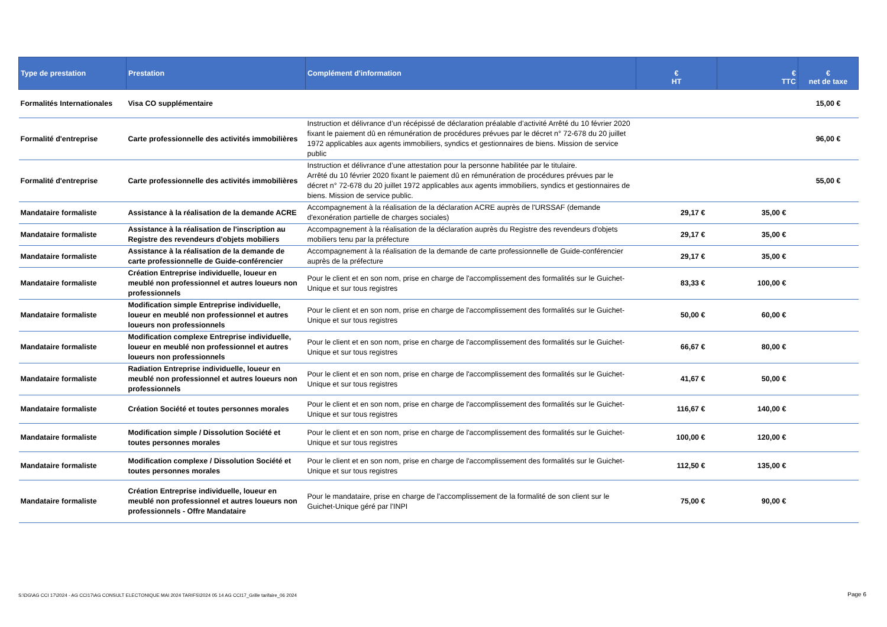| Type de prestation | Prestation | Complément d'information | € HT | € TTC | € net de taxe |
| --- | --- | --- | --- | --- | --- |
| Formalités Internationales | Visa CO supplémentaire | | | | 15,00 € |
| Formalité d'entreprise | Carte professionnelle des activités immobilières | Instruction et délivrance d’un récépissé de déclaration préalable d’activité Arrêté du 10 février 2020 fixant le paiement dû en rémunération de procédures prévues par le décret n° 72-678 du 20 juillet 1972 applicables aux agents immobiliers, syndics et gestionnaires de biens. Mission de service public | | | 96,00 € |
| Formalité d'entreprise | Carte professionnelle des activités immobilières | Instruction et délivrance d’une attestation pour la personne habilitée par le titulaire. Arrêté du 10 février 2020 fixant le paiement dû en rémunération de procédures prévues par le décret n° 72-678 du 20 juillet 1972 applicables aux agents immobiliers, syndics et gestionnaires de biens. Mission de service public. | | | 55,00 € |
| Mandataire formaliste | Assistance à la réalisation de la demande ACRE | Accompagnement à la réalisation de la déclaration ACRE auprès de l'URSSAF (demande d'exonération partielle de charges sociales) | 29,17 € | 35,00 € | |
| Mandataire formaliste | Assistance à la réalisation de l'inscription au Registre des revendeurs d'objets mobiliers | Accompagnement à la réalisation de la déclaration auprès du Registre des revendeurs d'objets mobiliers tenu par la préfecture | 29,17 € | 35,00 € | |
| Mandataire formaliste | Assistance à la réalisation de la demande de carte professionnelle de Guide-conférencier | Accompagnement à la réalisation de la demande de carte professionnelle de Guide-conférencier auprès de la préfecture | 29,17 € | 35,00 € | |
| Mandataire formaliste | Création Entreprise individuelle, loueur en meublé non professionnel et autres loueurs non professionnels | Pour le client et en son nom, prise en charge de l'accomplissement des formalités sur le Guichet-Unique et sur tous registres | 83,33 € | 100,00 € | |
| Mandataire formaliste | Modification simple Entreprise individuelle, loueur en meublé non professionnel et autres loueurs non professionnels | Pour le client et en son nom, prise en charge de l'accomplissement des formalités sur le Guichet-Unique et sur tous registres | 50,00 € | 60,00 € | |
| Mandataire formaliste | Modification complexe Entreprise individuelle, loueur en meublé non professionnel et autres loueurs non professionnels | Pour le client et en son nom, prise en charge de l'accomplissement des formalités sur le Guichet-Unique et sur tous registres | 66,67 € | 80,00 € | |
| Mandataire formaliste | Radiation Entreprise individuelle, loueur en meublé non professionnel et autres loueurs non professionnels | Pour le client et en son nom, prise en charge de l'accomplissement des formalités sur le Guichet-Unique et sur tous registres | 41,67 € | 50,00 € | |
| Mandataire formaliste | Création Société et toutes personnes morales | Pour le client et en son nom, prise en charge de l'accomplissement des formalités sur le Guichet-Unique et sur tous registres | 116,67 € | 140,00 € | |
| Mandataire formaliste | Modification simple / Dissolution Société et toutes personnes morales | Pour le client et en son nom, prise en charge de l'accomplissement des formalités sur le Guichet-Unique et sur tous registres | 100,00 € | 120,00 € | |
| Mandataire formaliste | Modification complexe / Dissolution Société et toutes personnes morales | Pour le client et en son nom, prise en charge de l'accomplissement des formalités sur le Guichet-Unique et sur tous registres | 112,50 € | 135,00 € | |
| Mandataire formaliste | Création Entreprise individuelle, loueur en meublé non professionnel et autres loueurs non professionnels - Offre Mandataire | Pour le mandataire, prise en charge de l'accomplissement de la formalité de son client sur le Guichet-Unique géré par l'INPI | 75,00 € | 90,00 € | |
S:\DG\AG CCI 17\2024 - AG CCI17\AG CONSULT ELECTONIQUE MAI 2024 TARIFS\2024 05 14 AG CCI17_Grille tarifaire_06 2024
Page 6